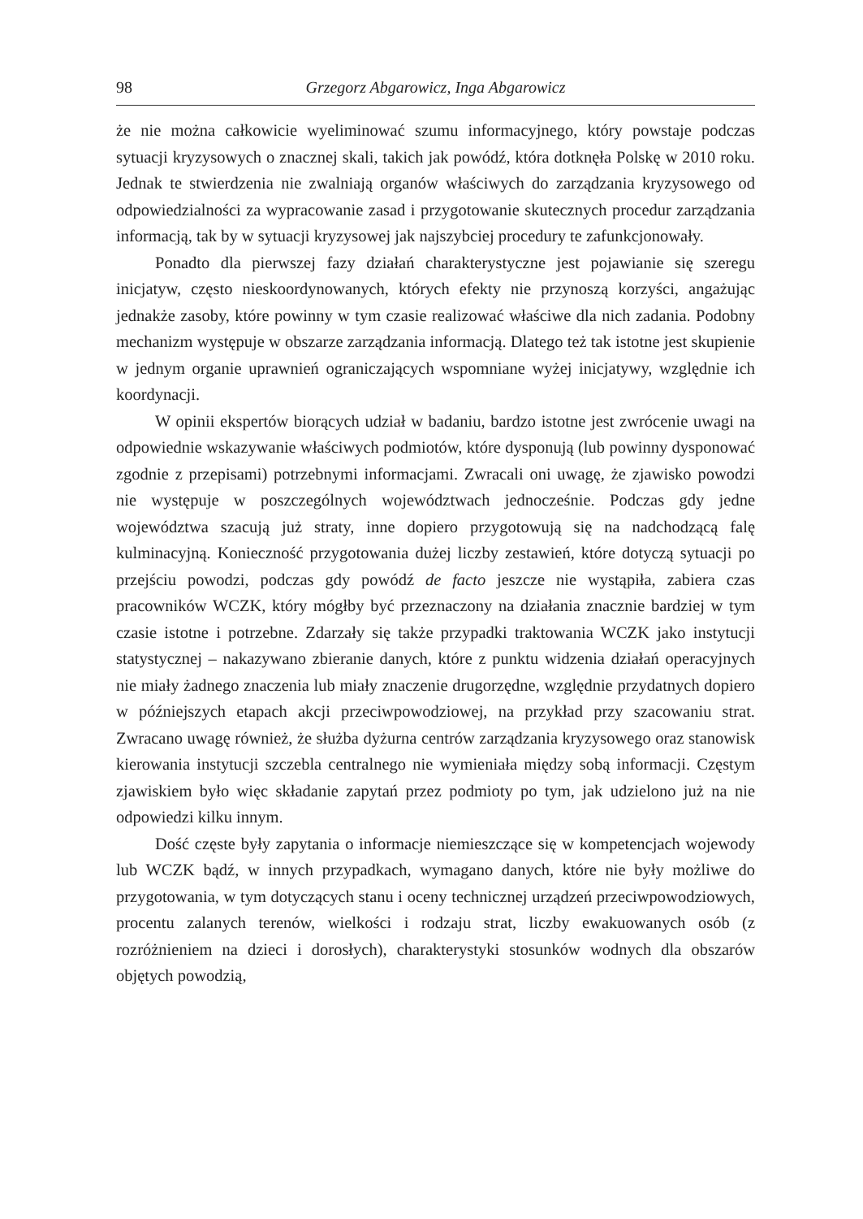98 Grzegorz Abgarowicz, Inga Abgarowicz
że nie można całkowicie wyeliminować szumu informacyjnego, który powstaje podczas sytuacji kryzysowych o znacznej skali, takich jak powódź, która dotknęła Polskę w 2010 roku. Jednak te stwierdzenia nie zwalniają organów właściwych do zarządzania kryzysowego od odpowiedzialności za wypracowanie zasad i przygotowanie skutecznych procedur zarządzania informacją, tak by w sytuacji kryzysowej jak najszybciej procedury te zafunkcjonowały.
Ponadto dla pierwszej fazy działań charakterystyczne jest pojawianie się szeregu inicjatyw, często nieskoordynowanych, których efekty nie przynoszą korzyści, angażując jednakże zasoby, które powinny w tym czasie realizować właściwe dla nich zadania. Podobny mechanizm występuje w obszarze zarządzania informacją. Dlatego też tak istotne jest skupienie w jednym organie uprawnień ograniczających wspomniane wyżej inicjatywy, względnie ich koordynacji.
W opinii ekspertów biorących udział w badaniu, bardzo istotne jest zwrócenie uwagi na odpowiednie wskazywanie właściwych podmiotów, które dysponują (lub powinny dysponować zgodnie z przepisami) potrzebnymi informacjami. Zwracali oni uwagę, że zjawisko powodzi nie występuje w poszczególnych województwach jednocześnie. Podczas gdy jedne województwa szacują już straty, inne dopiero przygotowują się na nadchodzącą falę kulminacyjną. Konieczność przygotowania dużej liczby zestawień, które dotyczą sytuacji po przejściu powodzi, podczas gdy powódź de facto jeszcze nie wystąpiła, zabiera czas pracowników WCZK, który mógłby być przeznaczony na działania znacznie bardziej w tym czasie istotne i potrzebne. Zdarzały się także przypadki traktowania WCZK jako instytucji statystycznej – nakazywano zbieranie danych, które z punktu widzenia działań operacyjnych nie miały żadnego znaczenia lub miały znaczenie drugorzędne, względnie przydatnych dopiero w późniejszych etapach akcji przeciwpowodziowej, na przykład przy szacowaniu strat. Zwracano uwagę również, że służba dyżurna centrów zarządzania kryzysowego oraz stanowisk kierowania instytucji szczebla centralnego nie wymieniała między sobą informacji. Częstym zjawiskiem było więc składanie zapytań przez podmioty po tym, jak udzielono już na nie odpowiedzi kilku innym.
Dość częste były zapytania o informacje niemieszczące się w kompetencjach wojewody lub WCZK bądź, w innych przypadkach, wymagano danych, które nie były możliwe do przygotowania, w tym dotyczących stanu i oceny technicznej urządzeń przeciwpowodziowych, procentu zalanych terenów, wielkości i rodzaju strat, liczby ewakuowanych osób (z rozróżnieniem na dzieci i dorosłych), charakterystyki stosunków wodnych dla obszarów objętych powodzią,